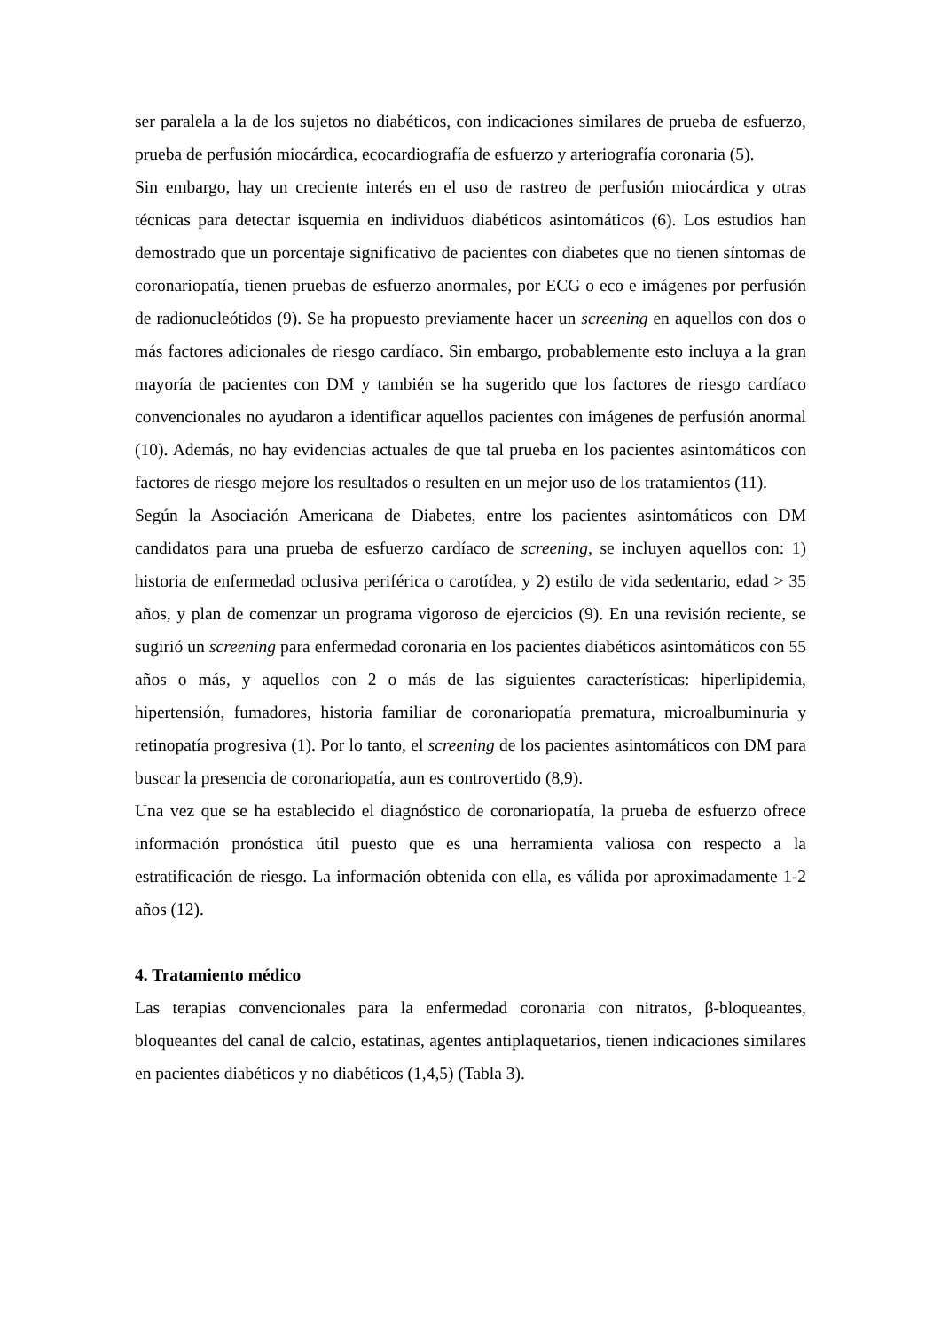ser paralela a la de los sujetos no diabéticos, con indicaciones similares de prueba de esfuerzo, prueba de perfusión miocárdica, ecocardiografía de esfuerzo y arteriografía coronaria (5).
Sin embargo, hay un creciente interés en el uso de rastreo de perfusión miocárdica y otras técnicas para detectar isquemia en individuos diabéticos asintomáticos (6). Los estudios han demostrado que un porcentaje significativo de pacientes con diabetes que no tienen síntomas de coronariopatía, tienen pruebas de esfuerzo anormales, por ECG o eco e imágenes por perfusión de radionucleótidos (9). Se ha propuesto previamente hacer un screening en aquellos con dos o más factores adicionales de riesgo cardíaco. Sin embargo, probablemente esto incluya a la gran mayoría de pacientes con DM y también se ha sugerido que los factores de riesgo cardíaco convencionales no ayudaron a identificar aquellos pacientes con imágenes de perfusión anormal (10). Además, no hay evidencias actuales de que tal prueba en los pacientes asintomáticos con factores de riesgo mejore los resultados o resulten en un mejor uso de los tratamientos (11).
Según la Asociación Americana de Diabetes, entre los pacientes asintomáticos con DM candidatos para una prueba de esfuerzo cardíaco de screening, se incluyen aquellos con: 1) historia de enfermedad oclusiva periférica o carotídea, y 2) estilo de vida sedentario, edad > 35 años, y plan de comenzar un programa vigoroso de ejercicios (9). En una revisión reciente, se sugirió un screening para enfermedad coronaria en los pacientes diabéticos asintomáticos con 55 años o más, y aquellos con 2 o más de las siguientes características: hiperlipidemia, hipertensión, fumadores, historia familiar de coronariopatía prematura, microalbuminuria y retinopatía progresiva (1). Por lo tanto, el screening de los pacientes asintomáticos con DM para buscar la presencia de coronariopatía, aun es controvertido (8,9).
Una vez que se ha establecido el diagnóstico de coronariopatía, la prueba de esfuerzo ofrece información pronóstica útil puesto que es una herramienta valiosa con respecto a la estratificación de riesgo. La información obtenida con ella, es válida por aproximadamente 1-2 años (12).
4. Tratamiento médico
Las terapias convencionales para la enfermedad coronaria con nitratos, β-bloqueantes, bloqueantes del canal de calcio, estatinas, agentes antiplaquetarios, tienen indicaciones similares en pacientes diabéticos y no diabéticos (1,4,5) (Tabla 3).